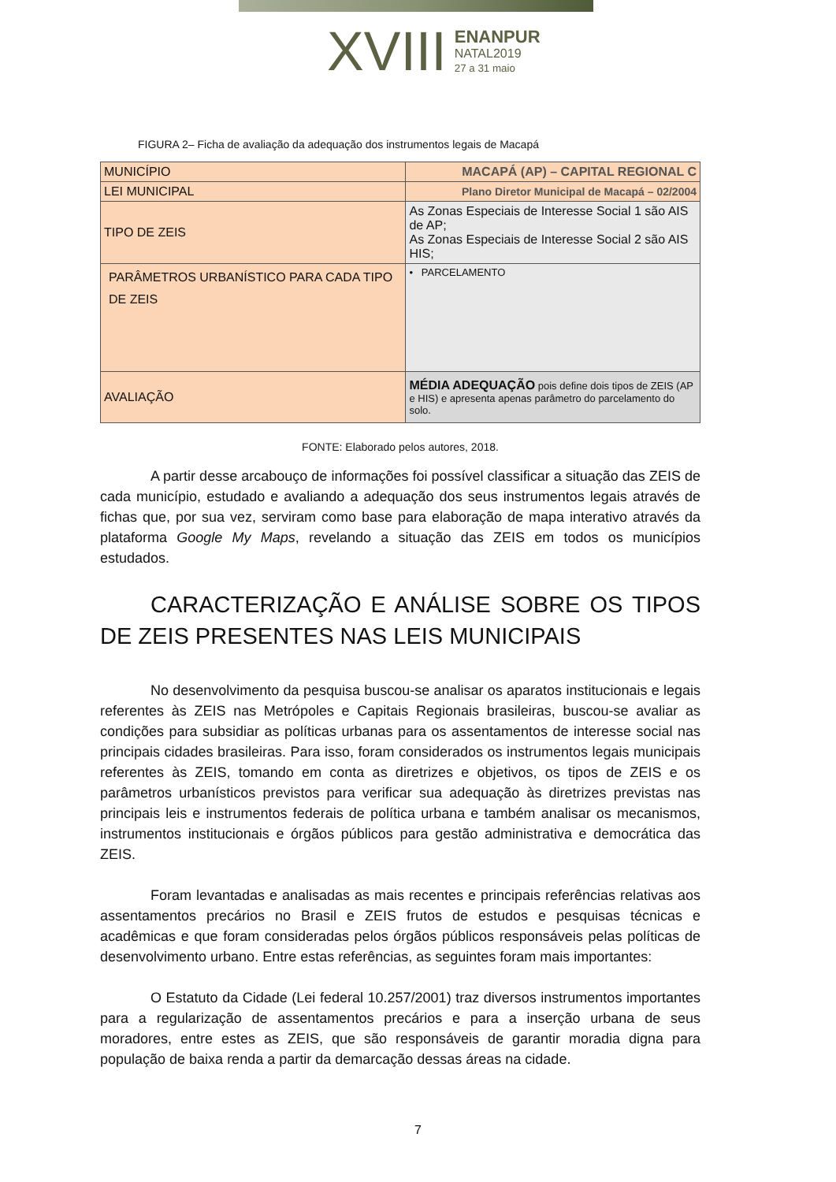XVIII ENANPUR
NATAL2019
27 a 31 maio
FIGURA 2– Ficha de avaliação da adequação dos instrumentos legais de Macapá
| MUNICÍPIO | MACAPÁ (AP) – CAPITAL REGIONAL C |
| LEI MUNICIPAL | Plano Diretor Municipal de Macapá – 02/2004 |
| TIPO DE ZEIS | As Zonas Especiais de Interesse Social 1 são AIS de AP; As Zonas Especiais de Interesse Social 2 são AIS HIS; |
| PARÂMETROS URBANÍSTICO PARA CADA TIPO DE ZEIS | • PARCELAMENTO |
| AVALIAÇÃO | MÉDIA ADEQUAÇÃO pois define dois tipos de ZEIS (AP e HIS) e apresenta apenas parâmetro do parcelamento do solo. |
FONTE: Elaborado pelos autores, 2018.
A partir desse arcabouço de informações foi possível classificar a situação das ZEIS de cada município, estudado e avaliando a adequação dos seus instrumentos legais através de fichas que, por sua vez, serviram como base para elaboração de mapa interativo através da plataforma Google My Maps, revelando a situação das ZEIS em todos os municípios estudados.
CARACTERIZAÇÃO E ANÁLISE SOBRE OS TIPOS DE ZEIS PRESENTES NAS LEIS MUNICIPAIS
No desenvolvimento da pesquisa buscou-se analisar os aparatos institucionais e legais referentes às ZEIS nas Metrópoles e Capitais Regionais brasileiras, buscou-se avaliar as condições para subsidiar as políticas urbanas para os assentamentos de interesse social nas principais cidades brasileiras. Para isso, foram considerados os instrumentos legais municipais referentes às ZEIS, tomando em conta as diretrizes e objetivos, os tipos de ZEIS e os parâmetros urbanísticos previstos para verificar sua adequação às diretrizes previstas nas principais leis e instrumentos federais de política urbana e também analisar os mecanismos, instrumentos institucionais e órgãos públicos para gestão administrativa e democrática das ZEIS.
Foram levantadas e analisadas as mais recentes e principais referências relativas aos assentamentos precários no Brasil e ZEIS frutos de estudos e pesquisas técnicas e acadêmicas e que foram consideradas pelos órgãos públicos responsáveis pelas políticas de desenvolvimento urbano. Entre estas referências, as seguintes foram mais importantes:
O Estatuto da Cidade (Lei federal 10.257/2001) traz diversos instrumentos importantes para a regularização de assentamentos precários e para a inserção urbana de seus moradores, entre estes as ZEIS, que são responsáveis de garantir moradia digna para população de baixa renda a partir da demarcação dessas áreas na cidade.
7